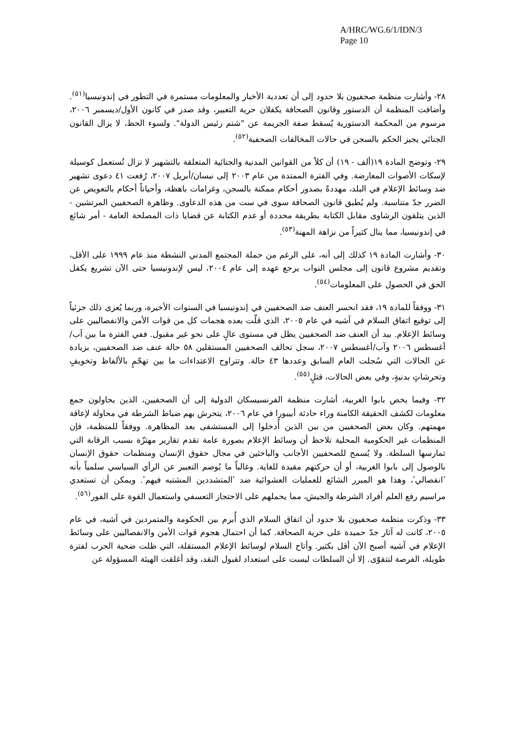A/HRC/WG.6/1/IDN/3
Page 10
٢٨- وأشارت منظمة صحفيون بلا حدود إلى أن تعددية الأخبار والمعلومات مستمرة في التطور في إندونيسيا<sup>(٥١)</sup>. وأضافت المنظمة أن الدستور وقانون الصحافة يكفلان حرية التعبير، وقد صدر في كانون الأول/ديسمبر ٢٠٠٦، مرسوم من المحكمة الدستورية يُسقط صفة الجريمة عن "شتم رئيس الدولة". ولسوء الحظ، لا يزال القانون الجنائي يجيز الحكم بالسجن في حالات المخالفات الصحفية<sup>(٥٢)</sup>.
٢٩- وتوضح المادة ١٩(ألف - ١٩) أن كلاً من القوانين المدنية والجنائية المتعلقة بالتشهير لا تزال تُستعمل كوسيلة لإسكات الأصوات المعارضة. وفي الفترة الممتدة من عام ٢٠٠٣ إلى نيسان/أبريل ٢٠٠٧، رُفعت ٤١ دعوى تشهير ضد وسائط الإعلام في البلد، مهددةً بصدور أحكام ممكنة بالسجن، وغرامات باهظة، وأحياناً أحكام بالتعويض عن الضرر جدّ متناسبة. ولم يُطبق قانون الصحافة سوى في ست من هذه الدعاوى. وظاهرة الصحفيين المرتشين - الذين يتلقون الرشاوى مقابل الكتابة بطريقة محددة أو عدم الكتابة عن قضايا ذات المصلحة العامة - أمر شائع في إندونيسيا، مما ينال كثيراً من نزاهة المهنة<sup>(٥٣)</sup>.
٣٠- وأشارت المادة ١٩ كذلك إلى أنه، على الرغم من حملة المجتمع المدني النشطة منذ عام ١٩٩٩ على الأقل، وتقديم مشروع قانون إلى مجلس النواب يرجع عهده إلى عام ٢٠٠٤، ليس لإندونيسيا حتى الآن تشريع يكفل الحق في الحصول على المعلومات<sup>(٥٤)</sup>.
٣١- ووفقاً للمادة ١٩، فقد انحسر العنف ضد الصحفيين في إندونيسيا في السنوات الأخيرة، وربما يُعزى ذلك جزئياً إلى توقيع اتفاق السلام في آشيه في عام ٢٠٠٥، الذي قلّت بعده هجمات كل من قوات الأمن والانفصاليين على وسائط الإعلام. بيد أن العنف ضد الصحفيين يظل في مستوى عالٍ على نحو غير مقبول. ففي الفترة ما بين آب/أغسطس ٢٠٠٦ وآب/أغسطس ٢٠٠٧، سجل تحالف الصحفيين المستقلين ٥٨ حالة عنف ضد الصحفيين، بزيادة عن الحالات التي سُجلت العام السابق وعددها ٤٣ حالة. وتتراوح الاعتداءات ما بين تهجّمٍ بالألفاظ وتخويفٍ وتحرشاتٍ بدنيةٍ، وفي بعض الحالات، قتلٍ<sup>(٥٥)</sup>.
٣٢- وفيما يخص بابوا الغربية، أشارت منظمة الفرنسيسكان الدولية إلى أن الصحفيين، الذين يحاولون جمع معلومات لكشف الحقيقة الكامنة وراء حادثة أبيبورا في عام ٢٠٠٦، يتحرش بهم ضباط الشرطة في محاولة لإعاقة مهمتهم. وكان بعض الصحفيين من بين الذين أُدخلوا إلى المستشفى بعد المظاهرة. ووفقاً للمنظمة، فإن المنظمات غير الحكومية المحلية تلاحظ أن وسائط الإعلام بصورة عامة تقدم تقارير مهتزّة بسبب الرقابة التي تمارسها السلطة. ولا يُسمح للصحفيين الأجانب والباحثين في مجال حقوق الإنسان ومنظمات حقوق الإنسان بالوصول إلى بابوا الغربية، أو أن حركتهم مقيدة للغاية. وغالباً ما يُوصم التعبير عن الرأي السياسي سلمياً بأنه ʹانفصاليʹ، وهذا هو المبرر الشائع للعمليات العشوائية ضد ʹالمتشددين المشتبه فيهمʹ. ويمكن أن تستعدي مراسيم رفع العلم أفراد الشرطة والجيش، مما يحملهم على الاحتجاز التعسفي واستعمال القوة على الفور<sup>(٥٦)</sup>.
٣٣- وذكرت منظمة صحفيون بلا حدود أن اتفاق السلام الذي أُبرم بين الحكومة والمتمردين في آشيه، في عام ٢٠٠٥، كانت له آثار جدّ حميدة على حرية الصحافة. كما أن احتمال هجوم قوات الأمن والانفصاليين على وسائط الإعلام في آشيه أصبح الآن أقل بكثير. وأتاح السلام لوسائط الإعلام المستقلة، التي ظلت ضحية الحرب لفترة طويلة، الفرصة لتتقوّى. إلا أن السلطات ليست على استعداد لقبول النقد، وقد أغلقت الهيئة المسؤولة عن